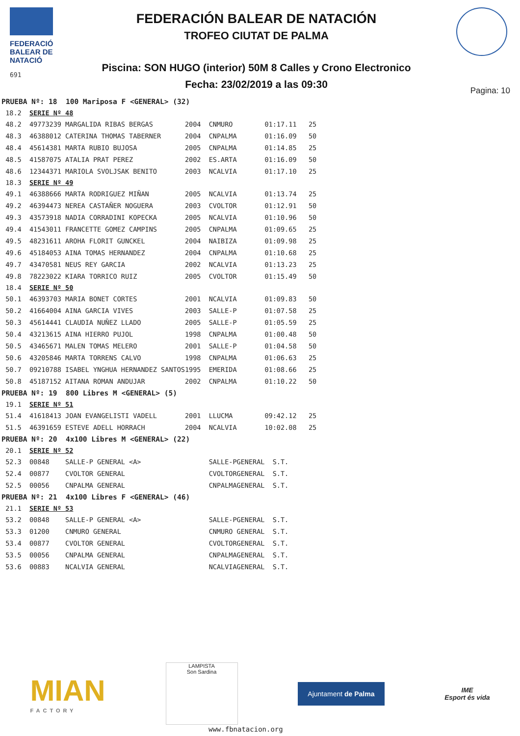FEDERACIÓ
BALEAR DE
NATACIÓ
691
FEDERACIÓN BALEAR DE NATACIÓN
TROFEO CIUTAT DE PALMA
Piscina: SON HUGO (interior) 50M 8 Calles y Crono Electronico
Fecha: 23/02/2019 a las 09:30
Pagina: 10
| PRUEBA Nº: 18 100 Mariposa F <GENERAL> (32) | | | | | | |
| 18.2 | SERIE Nº 48 | | | | | |
| 48.2 | 49773239 MARGALIDA RIBAS BERGAS | 2004 | CNMURO | | 01:17.11 | 25 |
| 48.3 | 46388012 CATERINA THOMAS TABERNER | 2004 | CNPALMA | | 01:16.09 | 50 |
| 48.4 | 45614381 MARTA RUBIO BUJOSA | 2005 | CNPALMA | | 01:14.85 | 25 |
| 48.5 | 41587075 ATALIA PRAT PEREZ | 2002 | ES.ARTA | | 01:16.09 | 50 |
| 48.6 | 12344371 MARIOLA SVOLJSAK BENITO | 2003 | NCALVIA | | 01:17.10 | 25 |
| 18.3 | SERIE Nº 49 | | | | | |
| 49.1 | 46388666 MARTA RODRIGUEZ MIÑAN | 2005 | NCALVIA | | 01:13.74 | 25 |
| 49.2 | 46394473 NEREA CASTAÑER NOGUERA | 2003 | CVOLTOR | | 01:12.91 | 50 |
| 49.3 | 43573918 NADIA CORRADINI KOPECKA | 2005 | NCALVIA | | 01:10.96 | 50 |
| 49.4 | 41543011 FRANCETTE GOMEZ CAMPINS | 2005 | CNPALMA | | 01:09.65 | 25 |
| 49.5 | 48231611 AROHA FLORIT GUNCKEL | 2004 | NAIBIZA | | 01:09.98 | 25 |
| 49.6 | 45184053 AINA TOMAS HERNANDEZ | 2004 | CNPALMA | | 01:10.68 | 25 |
| 49.7 | 43470581 NEUS REY GARCIA | 2002 | NCALVIA | | 01:13.23 | 25 |
| 49.8 | 78223022 KIARA TORRICO RUIZ | 2005 | CVOLTOR | | 01:15.49 | 50 |
| 18.4 | SERIE Nº 50 | | | | | |
| 50.1 | 46393703 MARIA BONET CORTES | 2001 | NCALVIA | | 01:09.83 | 50 |
| 50.2 | 41664004 AINA GARCIA VIVES | 2003 | SALLE-P | | 01:07.58 | 25 |
| 50.3 | 45614441 CLAUDIA NUÑEZ LLADO | 2005 | SALLE-P | | 01:05.59 | 25 |
| 50.4 | 43213615 AINA HIERRO PUJOL | 1998 | CNPALMA | | 01:00.48 | 50 |
| 50.5 | 43465671 MALEN TOMAS MELERO | 2001 | SALLE-P | | 01:04.58 | 50 |
| 50.6 | 43205846 MARTA TORRENS CALVO | 1998 | CNPALMA | | 01:06.63 | 25 |
| 50.7 | 09210788 ISABEL YNGHUA HERNANDEZ SANTOS | 1995 | EMERIDA | | 01:08.66 | 25 |
| 50.8 | 45187152 AITANA ROMAN ANDUJAR | 2002 | CNPALMA | | 01:10.22 | 50 |
| PRUEBA Nº: 19 800 Libres M <GENERAL> (5) | | | | | | |
| 19.1 | SERIE Nº 51 | | | | | |
| 51.4 | 41618413 JOAN EVANGELISTI VADELL | 2001 | LLUCMA | | 09:42.12 | 25 |
| 51.5 | 46391659 ESTEVE ADELL HORRACH | 2004 | NCALVIA | | 10:02.08 | 25 |
| PRUEBA Nº: 20 4x100 Libres M <GENERAL> (22) | | | | | | |
| 20.1 | SERIE Nº 52 | | | | | |
| 52.3 | 00848 SALLE-P GENERAL <A> | | SALLE-P | GENERAL | S.T. | |
| 52.4 | 00877 CVOLTOR GENERAL | | CVOLTOR | GENERAL | S.T. | |
| 52.5 | 00056 CNPALMA GENERAL | | CNPALMA | GENERAL | S.T. | |
| PRUEBA Nº: 21 4x100 Libres F <GENERAL> (46) | | | | | | |
| 21.1 | SERIE Nº 53 | | | | | |
| 53.2 | 00848 SALLE-P GENERAL <A> | | SALLE-P | GENERAL | S.T. | |
| 53.3 | 01200 CNMURO GENERAL | | CNMURO | GENERAL | S.T. | |
| 53.4 | 00877 CVOLTOR GENERAL | | CVOLTOR | GENERAL | S.T. | |
| 53.5 | 00056 CNPALMA GENERAL | | CNPALMA | GENERAL | S.T. | |
| 53.6 | 00883 NCALVIA GENERAL | | NCALVIA | GENERAL | S.T. | |
MIAN
FACTORY
LAMPISTA
Son Sardina
Ajuntament de Palma
IME
Esport és vida
www.fbnatacion.org